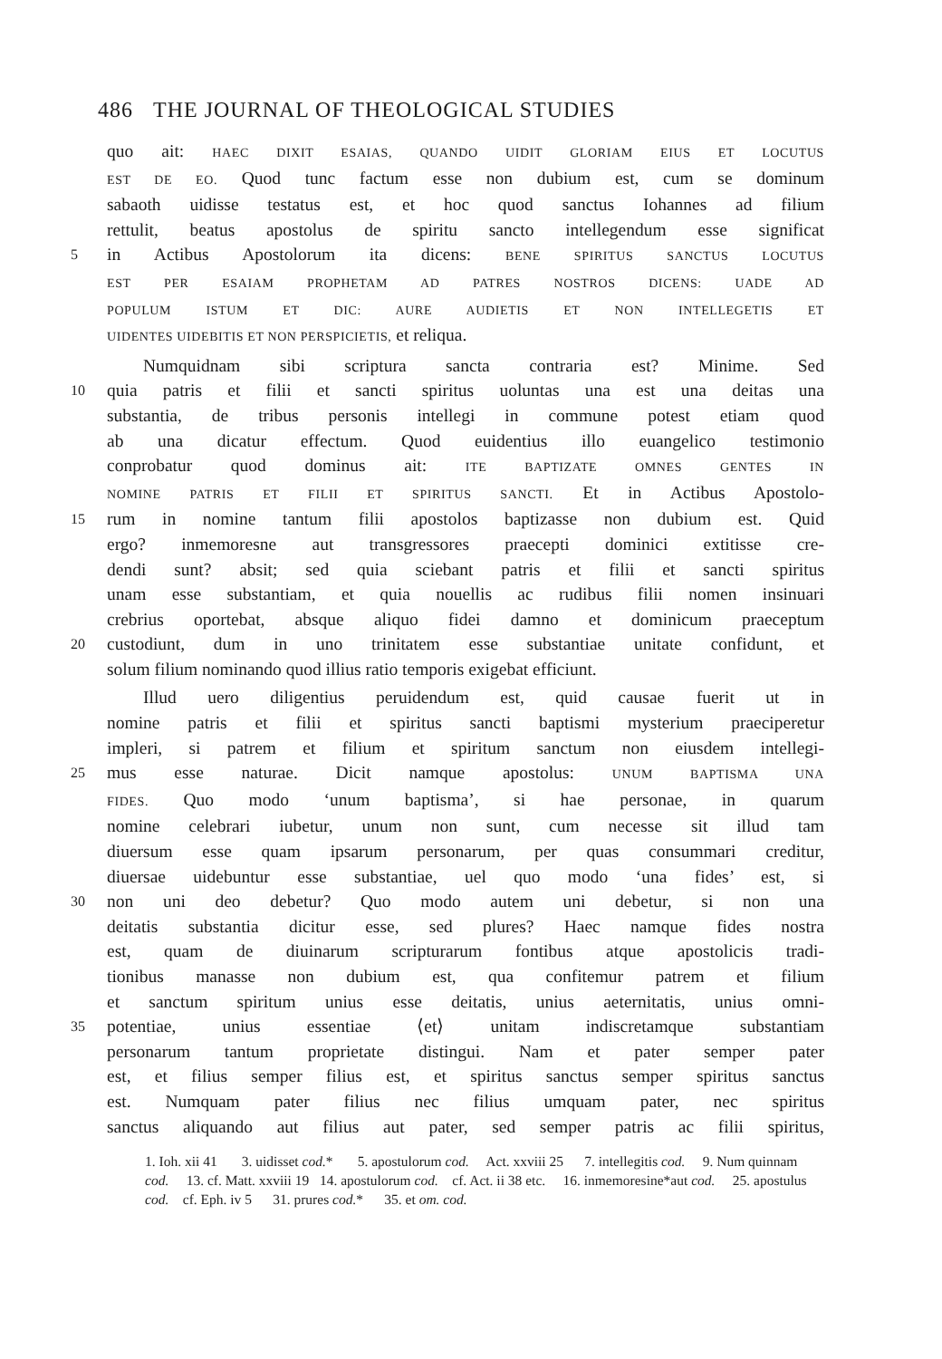486 THE JOURNAL OF THEOLOGICAL STUDIES
quo ait: HAEC DIXIT ESAIAS, QUANDO UIDIT GLORIAM EIUS ET LOCUTUS
EST DE EO. Quod tunc factum esse non dubium est, cum se dominum
sabaoth uidisse testatus est, et hoc quod sanctus Iohannes ad filium
rettulit, beatus apostolus de spiritu sancto intellegendum esse significat
5 in Actibus Apostolorum ita dicens: BENE SPIRITUS SANCTUS LOCUTUS
EST PER ESAIAM PROPHETAM AD PATRES NOSTROS DICENS: UADE AD
POPULUM ISTUM ET DIC: AURE AUDIETIS ET NON INTELLEGETIS ET
UIDENTES UIDEBITIS ET NON PERSPICIETIS, et reliqua.
Numquidnam sibi scriptura sancta contraria est? Minime. Sed
10 quia patris et filii et sancti spiritus uoluntas una est una deitas una
substantia, de tribus personis intellegi in commune potest etiam quod
ab una dicatur effectum. Quod euidentius illo euangelico testimonio
conprobatur quod dominus ait: ITE BAPTIZATE OMNES GENTES IN
NOMINE PATRIS ET FILII ET SPIRITUS SANCTI. Et in Actibus Apostolo-
15 rum in nomine tantum filii apostolos baptizasse non dubium est. Quid
ergo? inmemoresne aut transgressores praecepti dominici extitisse cre-
dendi sunt? absit; sed quia sciebant patris et filii et sancti spiritus
unam esse substantiam, et quia nouellis ac rudibus filii nomen insinuari
crebrius oportebat, absque aliquo fidei damno et dominicum praeceptum
20 custodiunt, dum in uno trinitatem esse substantiae unitate confidunt, et
solum filium nominando quod illius ratio temporis exigebat efficiunt.
Illud uero diligentius peruidendum est, quid causae fuerit ut in
nomine patris et filii et spiritus sancti baptismi mysterium praeciperetur
impleri, si patrem et filium et spiritum sanctum non eiusdem intellegi-
25 mus esse naturae. Dicit namque apostolus: UNUM BAPTISMA UNA
FIDES. Quo modo ‘unum baptisma’, si hae personae, in quarum
nomine celebrari iubetur, unum non sunt, cum necesse sit illud tam
diuersum esse quam ipsarum personarum, per quas consummari creditur,
diuersae uidebuntur esse substantiae, uel quo modo ‘una fides’ est, si
30 non uni deo debetur? Quo modo autem uni debetur, si non una
deitatis substantia dicitur esse, sed plures? Haec namque fides nostra
est, quam de diuinarum scripturarum fontibus atque apostolicis tradi-
tionibus manasse non dubium est, qua confitemur patrem et filium
et sanctum spiritum unius esse deitatis, unius aeternitatis, unius omni-
35 potentiae, unius essentiae ⟨et⟩ unitam indiscretamque substantiam
personarum tantum proprietate distingui. Nam et pater semper pater
est, et filius semper filius est, et spiritus sanctus semper spiritus sanctus
est. Numquam pater filius nec filius umquam pater, nec spiritus
sanctus aliquando aut filius aut pater, sed semper patris ac filii spiritus,
1. Ioh. xii 41 3. uidisset cod.* 5. apostulorum cod. Act. xxviii 25 7. intellegitis cod. 9. Num quinnam cod. 13. cf. Matt. xxviii 19 14. apostulorum cod. cf. Act. ii 38 etc. 16. inmemoresine*aut cod. 25. apostulus cod. cf. Eph. iv 5 31. prures cod.* 35. et om. cod.